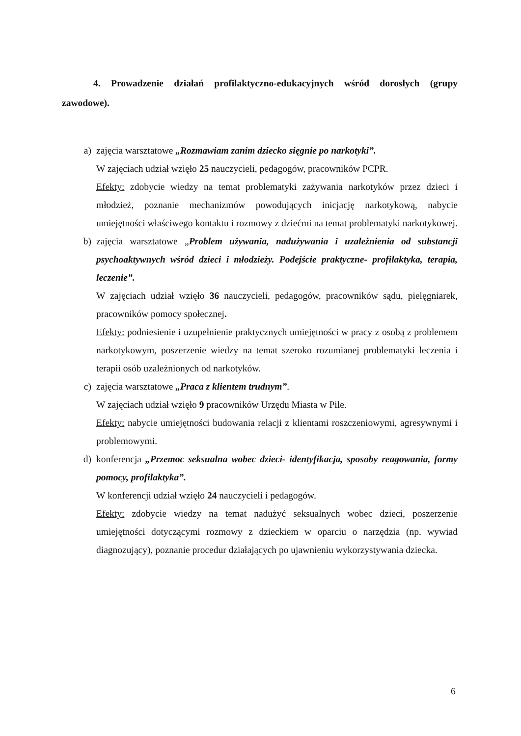4. Prowadzenie działań profilaktyczno-edukacyjnych wśród dorosłych (grupy zawodowe).
a) zajęcia warsztatowe „Rozmawiam zanim dziecko sięgnie po narkotyki”.
W zajęciach udział wzięło 25 nauczycieli, pedagogów, pracowników PCPR.
Efekty: zdobycie wiedzy na temat problematyki zażywania narkotyków przez dzieci i młodzież, poznanie mechanizmów powodujących inicjację narkotykową, nabycie umiejętności właściwego kontaktu i rozmowy z dziećmi na temat problematyki narkotykowej.
b) zajęcia warsztatowe „Problem używania, nadużywania i uzależnienia od substancji psychoaktywnych wśród dzieci i młodzieży. Podejście praktyczne- profilaktyka, terapia, leczenie”.
W zajęciach udział wzięło 36 nauczycieli, pedagogów, pracowników sądu, pielęgniarek, pracowników pomocy społecznej.
Efekty: podniesienie i uzupełnienie praktycznych umiejętności w pracy z osobą z problemem narkotykowym, poszerzenie wiedzy na temat szeroko rozumianej problematyki leczenia i terapii osób uzależnionych od narkotyków.
c) zajęcia warsztatowe „Praca z klientem trudnym”.
W zajęciach udział wzięło 9 pracowników Urzędu Miasta w Pile.
Efekty: nabycie umiejętności budowania relacji z klientami roszczeniowymi, agresywnymi i problemowymi.
d) konferencja „Przemoc seksualna wobec dzieci- identyfikacja, sposoby reagowania, formy pomocy, profilaktyka”.
W konferencji udział wzięło 24 nauczycieli i pedagogów.
Efekty: zdobycie wiedzy na temat nadużyć seksualnych wobec dzieci, poszerzenie umiejętności dotyczącymi rozmowy z dzieckiem w oparciu o narzędzia (np. wywiad diagnozujący), poznanie procedur działających po ujawnieniu wykorzystywania dziecka.
6